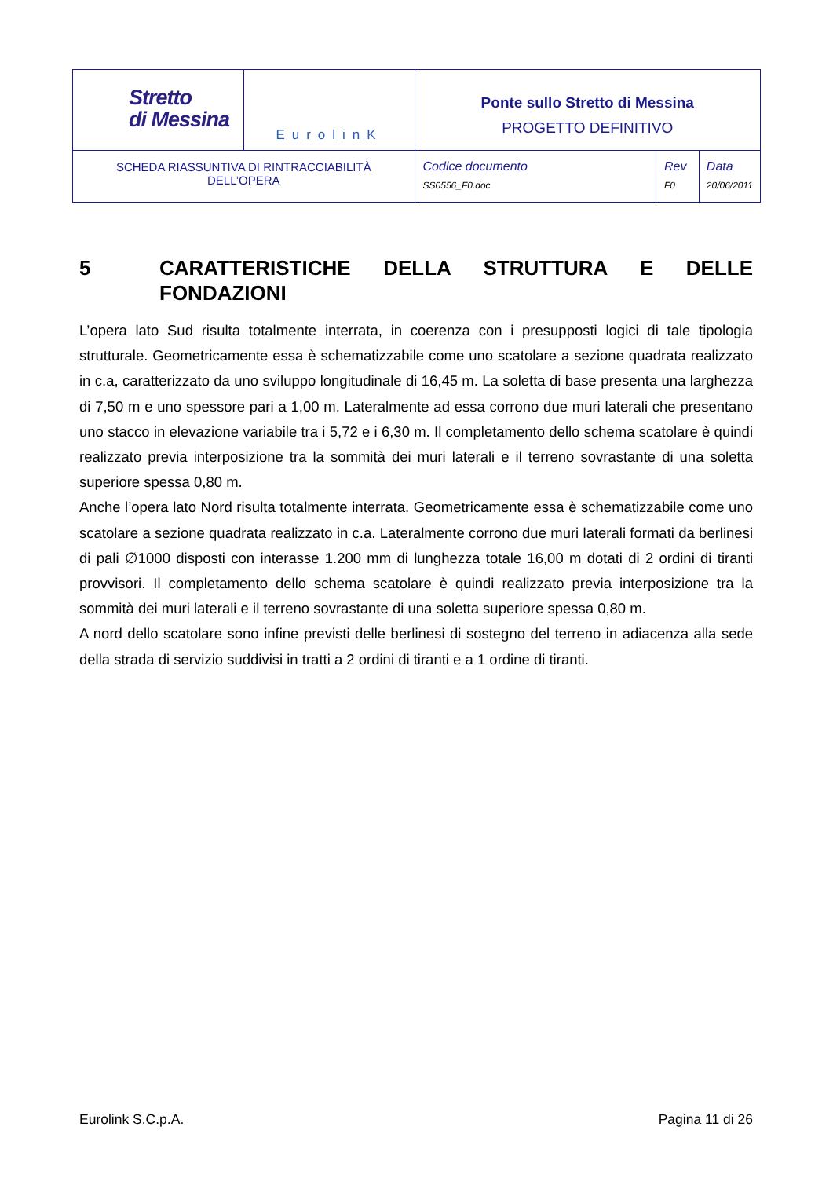| Stretto di Messina | EurolinK | Ponte sullo Stretto di Messina PROGETTO DEFINITIVO | | |
| SCHEDA RIASSUNTIVA DI RINTRACCIABILITÀ DELL’OPERA | | Codice documento SS0556_F0.doc | Rev F0 | Data 20/06/2011 |
5 CARATTERISTICHE DELLA STRUTTURA E DELLE FONDAZIONI
L’opera lato Sud risulta totalmente interrata, in coerenza con i presupposti logici di tale tipologia strutturale. Geometricamente essa è schematizzabile come uno scatolare a sezione quadrata realizzato in c.a, caratterizzato da uno sviluppo longitudinale di 16,45 m. La soletta di base presenta una larghezza di 7,50 m e uno spessore pari a 1,00 m. Lateralmente ad essa corrono due muri laterali che presentano uno stacco in elevazione variabile tra i 5,72 e i 6,30 m. Il completamento dello schema scatolare è quindi realizzato previa interposizione tra la sommità dei muri laterali e il terreno sovrastante di una soletta superiore spessa 0,80 m.
Anche l’opera lato Nord risulta totalmente interrata. Geometricamente essa è schematizzabile come uno scatolare a sezione quadrata realizzato in c.a. Lateralmente corrono due muri laterali formati da berlinesi di pali ∅1000 disposti con interasse 1.200 mm di lunghezza totale 16,00 m dotati di 2 ordini di tiranti provvisori. Il completamento dello schema scatolare è quindi realizzato previa interposizione tra la sommità dei muri laterali e il terreno sovrastante di una soletta superiore spessa 0,80 m.
A nord dello scatolare sono infine previsti delle berlinesi di sostegno del terreno in adiacenza alla sede della strada di servizio suddivisi in tratti a 2 ordini di tiranti e a 1 ordine di tiranti.
Eurolink S.C.p.A. Pagina 11 di 26